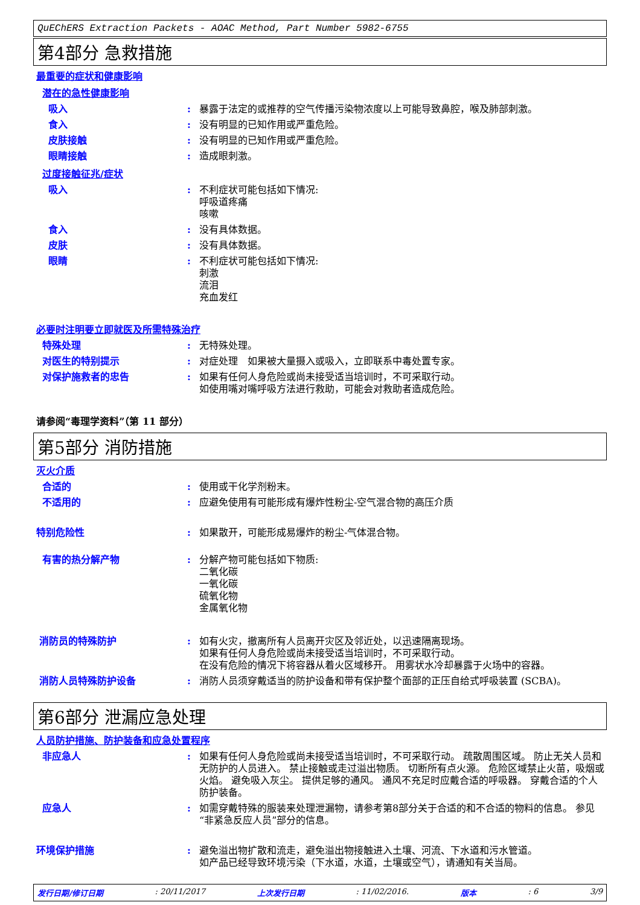QuEChERS Extraction Packets - AOAC Method, Part Number 5982-6755
第4部分 急救措施
最重要的症状和健康影响
潜在的急性健康影响
吸入 : 暴露于法定的或推荐的空气传播污染物浓度以上可能导致鼻腔，喉及肺部刺激。
食入 : 没有明显的已知作用或严重危险。
皮肤接触 : 没有明显的已知作用或严重危险。
眼睛接触 : 造成眼刺激。
过度接触征兆/症状
吸入 : 不利症状可能包括如下情况:
呼吸道疼痛
咳嗽
食入 : 没有具体数据。
皮肤 : 没有具体数据。
眼睛 : 不利症状可能包括如下情况:
刺激
流泪
充血发红
必要时注明要立即就医及所需特殊治疗
特殊处理 : 无特殊处理。
对医生的特别提示 : 对症处理　如果被大量摄入或吸入，立即联系中毒处置专家。
对保护施救者的忠告 : 如果有任何人身危险或尚未接受适当培训时，不可采取行动。
如使用嘴对嘴呼吸方法进行救助，可能会对救助者造成危险。
请参阅“毒理学资料”（第 11 部分）
第5部分 消防措施
灭火介质
合适的 : 使用或干化学剂粉末。
不适用的 : 应避免使用有可能形成有爆炸性粉尘-空气混合物的高压介质
特别危险性 : 如果散开，可能形成易爆炸的粉尘-气体混合物。
有害的热分解产物 : 分解产物可能包括如下物质:
二氧化碳
一氧化碳
硫氧化物
金属氧化物
消防员的特殊防护 : 如有火灾，撤离所有人员离开灾区及邻近处，以迅速隔离现场。
如果有任何人身危险或尚未接受适当培训时，不可采取行动。
在没有危险的情况下将容器从着火区域移开。 用雾状水冷却暴露于火场中的容器。
消防人员特殊防护设备 : 消防人员须穿戴适当的防护设备和带有保护整个面部的正压自给式呼吸装置 (SCBA)。
第6部分 泄漏应急处理
人员防护措施、防护装备和应急处置程序
非应急人 : 如果有任何人身危险或尚未接受适当培训时，不可采取行动。 疏散周围区域。 防止无关人员和无防护的人员进入。 禁止接触或走过溢出物质。 切断所有点火源。 危险区域禁止火苗，吸烟或火焰。 避免吸入灰尘。 提供足够的通风。 通风不充足时应戴合适的呼吸器。 穿戴合适的个人防护装备。
应急人 : 如需穿戴特殊的服装来处理泄漏物，请参考第8部分关于合适的和不合适的物料的信息。 参见“非紧急反应人员”部分的信息。
环境保护措施 : 避免溢出物扩散和流走，避免溢出物接触进入土壤、河流、下水道和污水管道。
如产品已经导致环境污染（下水道，水道，土壤或空气），请通知有关当局。
发行日期/修订日期: 20/11/2017 上次发行日期: 11/02/2016. 版本: 6 3/9